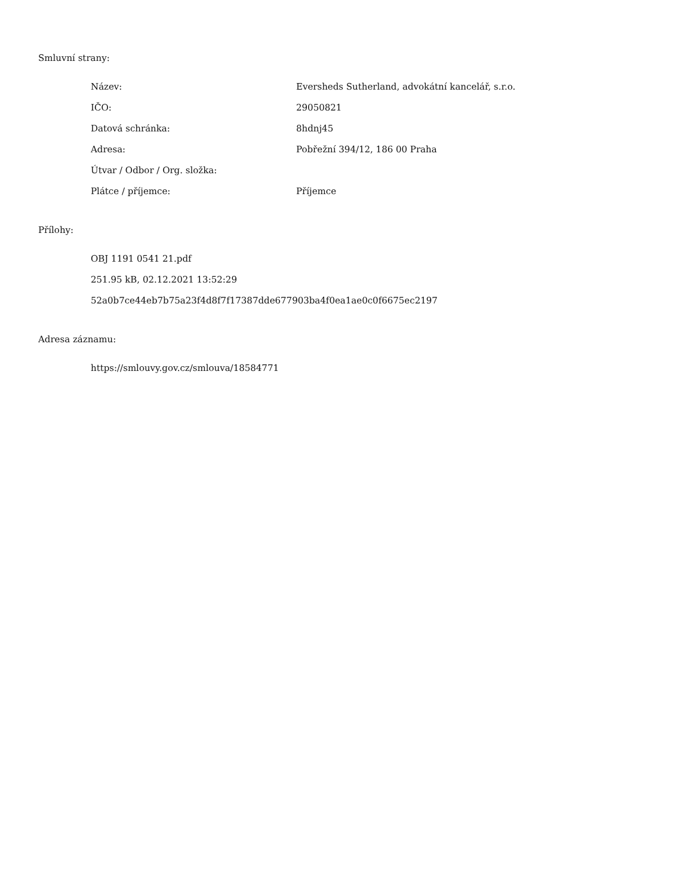Smluvní strany:
| Název: | Eversheds Sutherland, advokátní kancelář, s.r.o. |
| IČO: | 29050821 |
| Datová schránka: | 8hdnj45 |
| Adresa: | Pobřežní 394/12, 186 00 Praha |
| Útvar / Odbor / Org. složka: | |
| Plátce / příjemce: | Příjemce |
Přílohy:
OBJ 1191 0541 21.pdf
251.95 kB, 02.12.2021 13:52:29
52a0b7ce44eb7b75a23f4d8f7f17387dde677903ba4f0ea1ae0c0f6675ec2197
Adresa záznamu:
https://smlouvy.gov.cz/smlouva/18584771